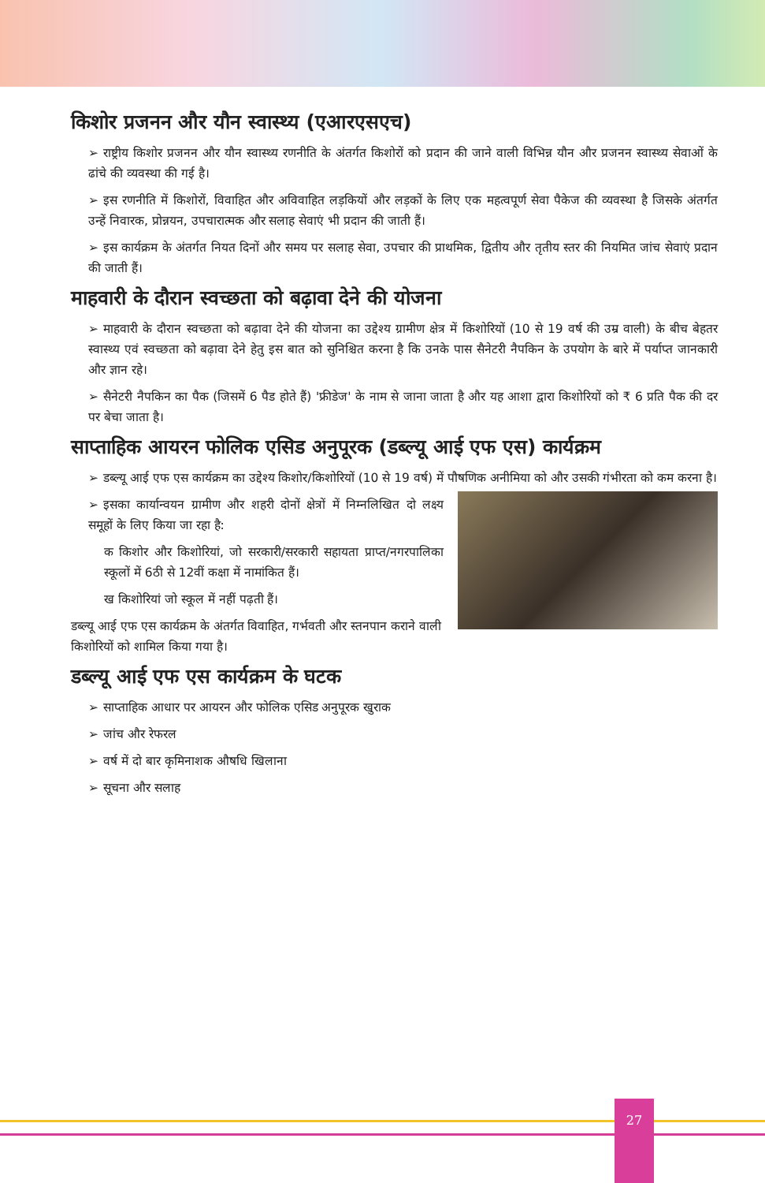किशोर प्रजनन और यौन स्वास्थ्य (एआरएसएच)
➢ राष्ट्रीय किशोर प्रजनन और यौन स्वास्थ्य रणनीति के अंतर्गत किशोरों को प्रदान की जाने वाली विभिन्न यौन और प्रजनन स्वास्थ्य सेवाओं के ढांचे की व्यवस्था की गई है।
➢ इस रणनीति में किशोरों, विवाहित और अविवाहित लड़कियों और लड़कों के लिए एक महत्वपूर्ण सेवा पैकेज की व्यवस्था है जिसके अंतर्गत उन्हें निवारक, प्रोन्नयन, उपचारात्मक और सलाह सेवाएं भी प्रदान की जाती हैं।
➢ इस कार्यक्रम के अंतर्गत नियत दिनों और समय पर सलाह सेवा, उपचार की प्राथमिक, द्वितीय और तृतीय स्तर की नियमित जांच सेवाएं प्रदान की जाती हैं।
माहवारी के दौरान स्वच्छता को बढ़ावा देने की योजना
➢ माहवारी के दौरान स्वच्छता को बढ़ावा देने की योजना का उद्देश्य ग्रामीण क्षेत्र में किशोरियों (10 से 19 वर्ष की उम्र वाली) के बीच बेहतर स्वास्थ्य एवं स्वच्छता को बढ़ावा देने हेतु इस बात को सुनिश्चित करना है कि उनके पास सैनेटरी नैपकिन के उपयोग के बारे में पर्याप्त जानकारी और ज्ञान रहे।
➢ सैनेटरी नैपकिन का पैक (जिसमें 6 पैड होते हैं) 'फ्रीडेज' के नाम से जाना जाता है और यह आशा द्वारा किशोरियों को ₹ 6 प्रति पैक की दर पर बेचा जाता है।
साप्ताहिक आयरन फोलिक एसिड अनुपूरक (डब्ल्यू आई एफ एस) कार्यक्रम
➢ डब्ल्यू आई एफ एस कार्यक्रम का उद्देश्य किशोर/किशोरियों (10 से 19 वर्ष) में पौषणिक अनीमिया को और उसकी गंभीरता को कम करना है।
➢ इसका कार्यान्वयन ग्रामीण और शहरी दोनों क्षेत्रों में निम्नलिखित दो लक्ष्य समूहों के लिए किया जा रहा है:
क किशोर और किशोरियां, जो सरकारी/सरकारी सहायता प्राप्त/नगरपालिका स्कूलों में 6ठी से 12वीं कक्षा में नामांकित हैं।
ख किशोरियां जो स्कूल में नहीं पढ़ती हैं।
डब्ल्यू आई एफ एस कार्यक्रम के अंतर्गत विवाहित, गर्भवती और स्तनपान कराने वाली किशोरियों को शामिल किया गया है।
डब्ल्यू आई एफ एस कार्यक्रम के घटक
➢ साप्ताहिक आधार पर आयरन और फोलिक एसिड अनुपूरक खुराक
➢ जांच और रेफरल
➢ वर्ष में दो बार कृमिनाशक औषधि खिलाना
➢ सूचना और सलाह
27